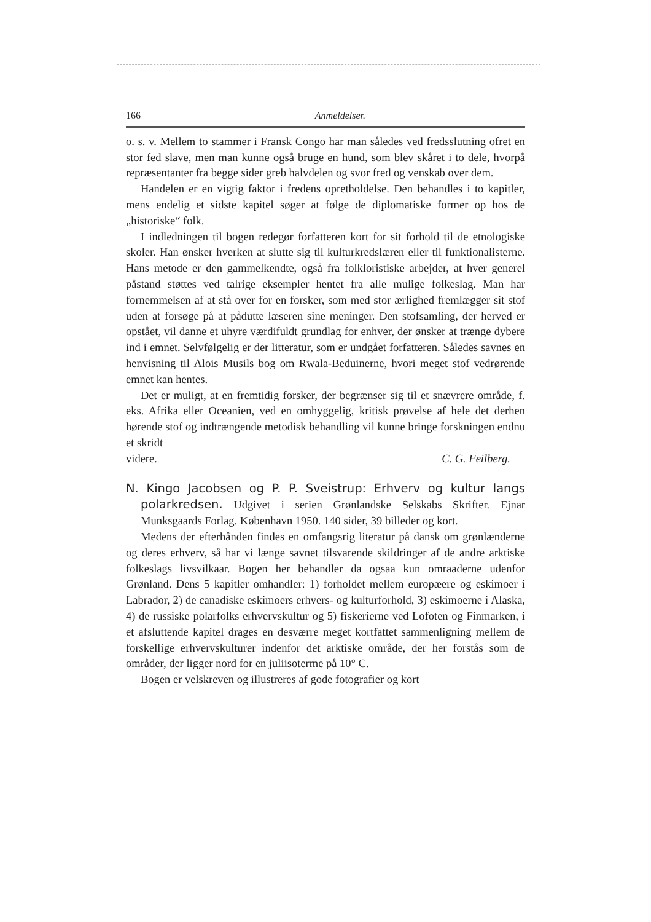166 Anmeldelser.
o. s. v. Mellem to stammer i Fransk Congo har man således ved fredsslutning ofret en stor fed slave, men man kunne også bruge en hund, som blev skåret i to dele, hvorpå repræsentanter fra begge sider greb halvdelen og svor fred og venskab over dem.
Handelen er en vigtig faktor i fredens opretholdelse. Den behandles i to kapitler, mens endelig et sidste kapitel søger at følge de diplomatiske former op hos de „historiske“ folk.
I indledningen til bogen redegør forfatteren kort for sit forhold til de etnologiske skoler. Han ønsker hverken at slutte sig til kulturkredslæren eller til funktionalisterne. Hans metode er den gammelkendte, også fra folkloristiske arbejder, at hver generel påstand støttes ved talrige eksempler hentet fra alle mulige folkeslag. Man har fornemmelsen af at stå over for en forsker, som med stor ærlighed fremlægger sit stof uden at forsøge på at pådutte læseren sine meninger. Den stofsamling, der herved er opstået, vil danne et uhyre værdifuldt grundlag for enhver, der ønsker at trænge dybere ind i emnet. Selvfølgelig er der litteratur, som er undgået forfatteren. Således savnes en henvisning til Alois Musils bog om Rwala-Beduinerne, hvori meget stof vedrørende emnet kan hentes.
Det er muligt, at en fremtidig forsker, der begrænser sig til et snævrere område, f. eks. Afrika eller Oceanien, ved en omhyggelig, kritisk prøvelse af hele det derhen hørende stof og indtrængende metodisk behandling vil kunne bringe forskningen endnu et skridt
videre. C. G. Feilberg.
N. Kingo Jacobsen og P. P. Sveistrup: Erhverv og kultur langs polarkredsen. Udgivet i serien Grønlandske Selskabs Skrifter. Ejnar Munksgaards Forlag. København 1950. 140 sider, 39 billeder og kort.
Medens der efterhånden findes en omfangsrig literatur på dansk om grønlænderne og deres erhverv, så har vi længe savnet tilsvarende skildringer af de andre arktiske folkeslags livsvilkaar. Bogen her behandler da ogsaa kun omraaderne udenfor Grønland. Dens 5 kapitler omhandler: 1) forholdet mellem europæere og eskimoer i Labrador, 2) de canadiske eskimoers erhvers- og kulturforhold, 3) eskimoerne i Alaska, 4) de russiske polarfolks erhvervskultur og 5) fiskerierne ved Lofoten og Finmarken, i et afsluttende kapitel drages en desværre meget kortfattet sammenligning mellem de forskellige erhvervskulturer indenfor det arktiske område, der her forstås som de områder, der ligger nord for en juliisoterme på 10° C.
Bogen er velskreven og illustreres af gode fotografier og kort